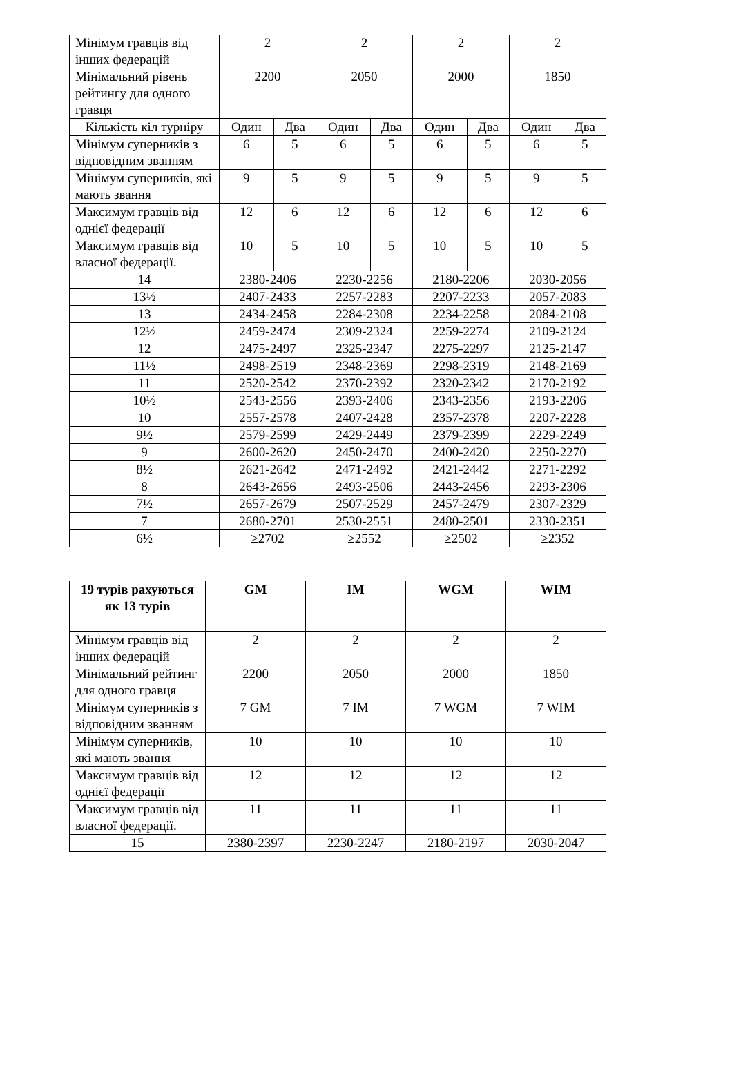| Мінімум гравців від інших федерацій | 2 | | 2 | | 2 | | 2 | |
| Мінімальний рівень рейтингу для одного гравця | 2200 | | 2050 | | 2000 | | 1850 | |
| Кількість кіл турніру | Один | Два | Один | Два | Один | Два | Один | Два |
| Мінімум суперників з відповідним званням | 6 | 5 | 6 | 5 | 6 | 5 | 6 | 5 |
| Мінімум суперників, які мають звання | 9 | 5 | 9 | 5 | 9 | 5 | 9 | 5 |
| Максимум гравців від однієї федерації | 12 | 6 | 12 | 6 | 12 | 6 | 12 | 6 |
| Максимум гравців від власної федерації. | 10 | 5 | 10 | 5 | 10 | 5 | 10 | 5 |
| 14 | 2380-2406 | | 2230-2256 | | 2180-2206 | | 2030-2056 | |
| 13½ | 2407-2433 | | 2257-2283 | | 2207-2233 | | 2057-2083 | |
| 13 | 2434-2458 | | 2284-2308 | | 2234-2258 | | 2084-2108 | |
| 12½ | 2459-2474 | | 2309-2324 | | 2259-2274 | | 2109-2124 | |
| 12 | 2475-2497 | | 2325-2347 | | 2275-2297 | | 2125-2147 | |
| 11½ | 2498-2519 | | 2348-2369 | | 2298-2319 | | 2148-2169 | |
| 11 | 2520-2542 | | 2370-2392 | | 2320-2342 | | 2170-2192 | |
| 10½ | 2543-2556 | | 2393-2406 | | 2343-2356 | | 2193-2206 | |
| 10 | 2557-2578 | | 2407-2428 | | 2357-2378 | | 2207-2228 | |
| 9½ | 2579-2599 | | 2429-2449 | | 2379-2399 | | 2229-2249 | |
| 9 | 2600-2620 | | 2450-2470 | | 2400-2420 | | 2250-2270 | |
| 8½ | 2621-2642 | | 2471-2492 | | 2421-2442 | | 2271-2292 | |
| 8 | 2643-2656 | | 2493-2506 | | 2443-2456 | | 2293-2306 | |
| 7½ | 2657-2679 | | 2507-2529 | | 2457-2479 | | 2307-2329 | |
| 7 | 2680-2701 | | 2530-2551 | | 2480-2501 | | 2330-2351 | |
| 6½ | ≥2702 | | ≥2552 | | ≥2502 | | ≥2352 | |
| 19 турів рахуються як 13 турів | GM | IM | WGM | WIM |
| --- | --- | --- | --- | --- |
| Мінімум гравців від інших федерацій | 2 | 2 | 2 | 2 |
| Мінімальний рейтинг для одного гравця | 2200 | 2050 | 2000 | 1850 |
| Мінімум суперників з відповідним званням | 7 GM | 7 IM | 7 WGM | 7 WIM |
| Мінімум суперників, які мають звання | 10 | 10 | 10 | 10 |
| Максимум гравців від однієї федерації | 12 | 12 | 12 | 12 |
| Максимум гравців від власної федерації. | 11 | 11 | 11 | 11 |
| 15 | 2380-2397 | 2230-2247 | 2180-2197 | 2030-2047 |